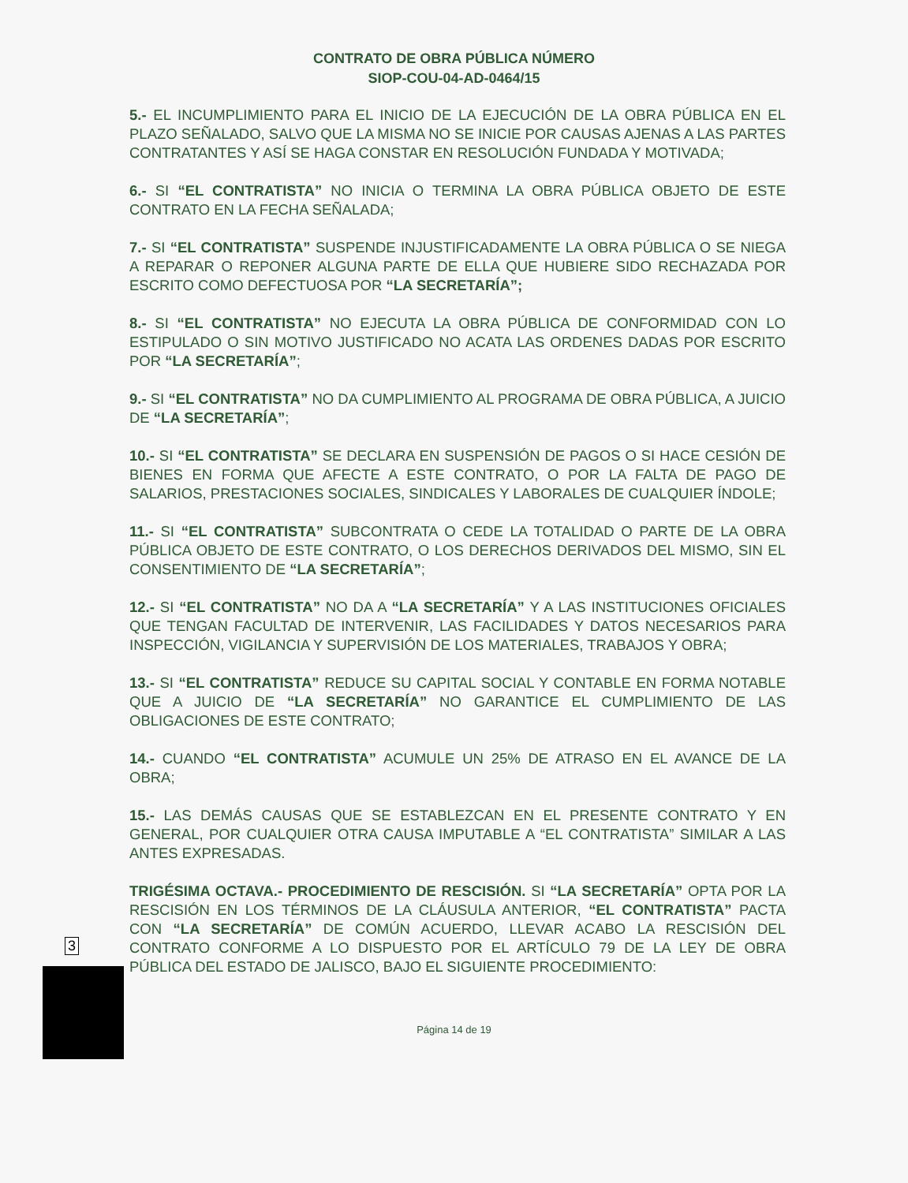CONTRATO DE OBRA PÚBLICA NÚMERO
SIOP-COU-04-AD-0464/15
5.- EL INCUMPLIMIENTO PARA EL INICIO DE LA EJECUCIÓN DE LA OBRA PÚBLICA EN EL PLAZO SEÑALADO, SALVO QUE LA MISMA NO SE INICIE POR CAUSAS AJENAS A LAS PARTES CONTRATANTES Y ASÍ SE HAGA CONSTAR EN RESOLUCIÓN FUNDADA Y MOTIVADA;
6.- SI “EL CONTRATISTA” NO INICIA O TERMINA LA OBRA PÚBLICA OBJETO DE ESTE CONTRATO EN LA FECHA SEÑALADA;
7.- SI “EL CONTRATISTA” SUSPENDE INJUSTIFICADAMENTE LA OBRA PÚBLICA O SE NIEGA A REPARAR O REPONER ALGUNA PARTE DE ELLA QUE HUBIERE SIDO RECHAZADA POR ESCRITO COMO DEFECTUOSA POR “LA SECRETARÍA”;
8.- SI “EL CONTRATISTA” NO EJECUTA LA OBRA PÚBLICA DE CONFORMIDAD CON LO ESTIPULADO O SIN MOTIVO JUSTIFICADO NO ACATA LAS ORDENES DADAS POR ESCRITO POR “LA SECRETARÍA”;
9.- SI “EL CONTRATISTA” NO DA CUMPLIMIENTO AL PROGRAMA DE OBRA PÚBLICA, A JUICIO DE “LA SECRETARÍA”;
10.- SI “EL CONTRATISTA” SE DECLARA EN SUSPENSIÓN DE PAGOS O SI HACE CESIÓN DE BIENES EN FORMA QUE AFECTE A ESTE CONTRATO, O POR LA FALTA DE PAGO DE SALARIOS, PRESTACIONES SOCIALES, SINDICALES Y LABORALES DE CUALQUIER ÍNDOLE;
11.- SI “EL CONTRATISTA” SUBCONTRATA O CEDE LA TOTALIDAD O PARTE DE LA OBRA PÚBLICA OBJETO DE ESTE CONTRATO, O LOS DERECHOS DERIVADOS DEL MISMO, SIN EL CONSENTIMIENTO DE “LA SECRETARÍA”;
12.- SI “EL CONTRATISTA” NO DA A “LA SECRETARÍA” Y A LAS INSTITUCIONES OFICIALES QUE TENGAN FACULTAD DE INTERVENIR, LAS FACILIDADES Y DATOS NECESARIOS PARA INSPECCIÓN, VIGILANCIA Y SUPERVISIÓN DE LOS MATERIALES, TRABAJOS Y OBRA;
13.- SI “EL CONTRATISTA” REDUCE SU CAPITAL SOCIAL Y CONTABLE EN FORMA NOTABLE QUE A JUICIO DE “LA SECRETARÍA” NO GARANTICE EL CUMPLIMIENTO DE LAS OBLIGACIONES DE ESTE CONTRATO;
14.- CUANDO “EL CONTRATISTA” ACUMULE UN 25% DE ATRASO EN EL AVANCE DE LA OBRA;
15.- LAS DEMÁS CAUSAS QUE SE ESTABLEZCAN EN EL PRESENTE CONTRATO Y EN GENERAL, POR CUALQUIER OTRA CAUSA IMPUTABLE A “EL CONTRATISTA” SIMILAR A LAS ANTES EXPRESADAS.
TRIGÉSIMA OCTAVA.- PROCEDIMIENTO DE RESCISIÓN. SI “LA SECRETARÍA” OPTA POR LA RESCISIÓN EN LOS TÉRMINOS DE LA CLÁUSULA ANTERIOR, “EL CONTRATISTA” PACTA CON “LA SECRETARÍA” DE COMÚN ACUERDO, LLEVAR ACABO LA RESCISIÓN DEL CONTRATO CONFORME A LO DISPUESTO POR EL ARTÍCULO 79 DE LA LEY DE OBRA PÚBLICA DEL ESTADO DE JALISCO, BAJO EL SIGUIENTE PROCEDIMIENTO:
Página 14 de 19
3